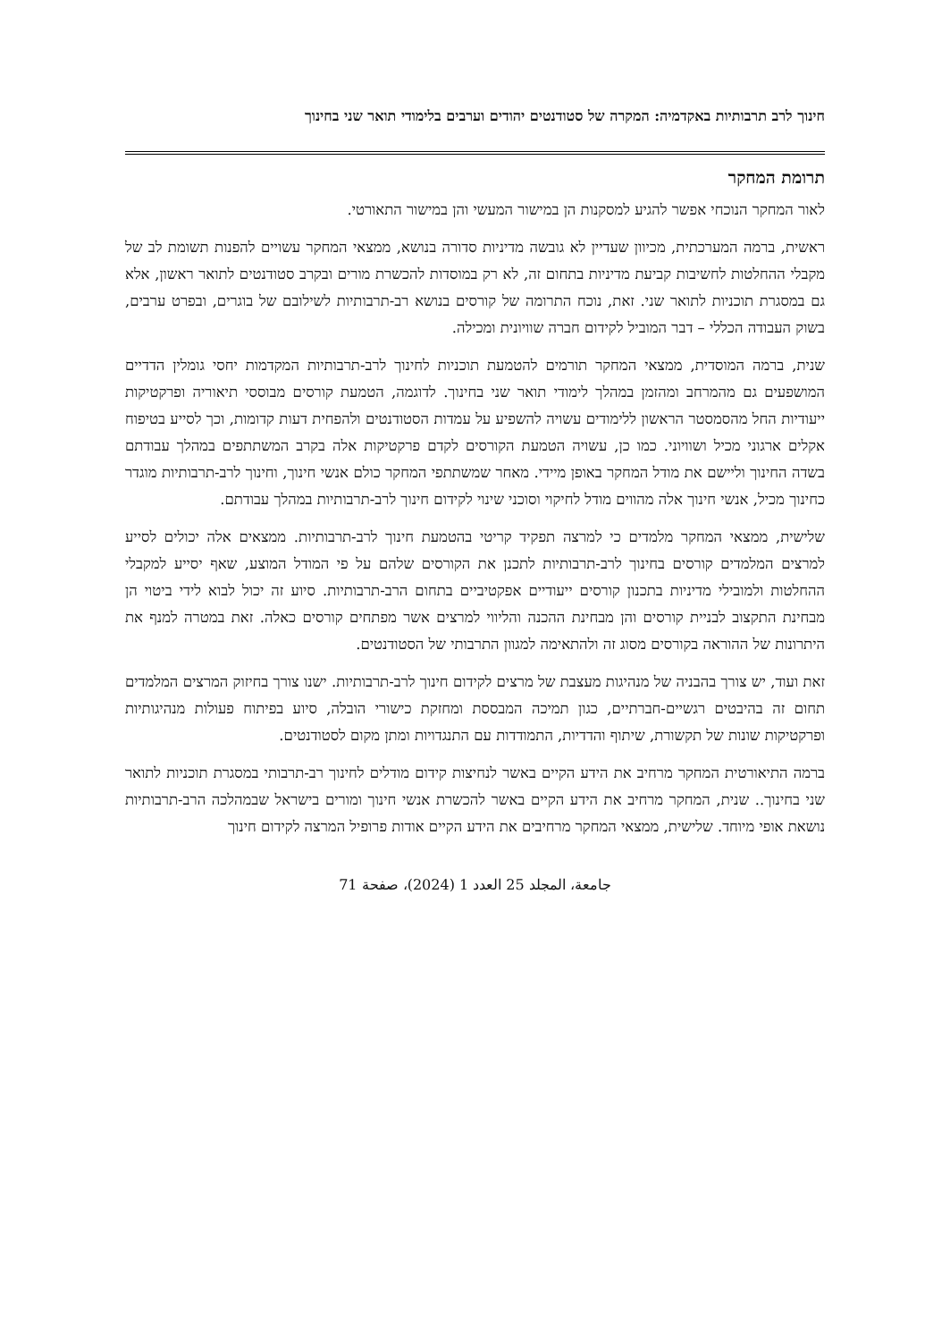חינוך לרב תרבותיות באקדמיה: המקרה של סטודנטים יהודים וערבים בלימודי תואר שני בחינוך
תרומת המחקר
לאור המחקר הנוכחי אפשר להגיע למסקנות הן במישור המעשי והן במישור התאורטי.
ראשית, ברמה המערכתית, מכיוון שעדיין לא גובשה מדיניות סדורה בנושא, ממצאי המחקר עשויים להפנות תשומת לב של מקבלי ההחלטות לחשיבות קביעת מדיניות בתחום זה, לא רק במוסדות להכשרת מורים ובקרב סטודנטים לתואר ראשון, אלא גם במסגרת תוכניות לתואר שני. זאת, נוכח התרומה של קורסים בנושא רב-תרבותיות לשילובם של בוגרים, ובפרט ערבים, בשוק העבודה הכללי – דבר המוביל לקידום חברה שוויונית ומכילה.
שנית, ברמה המוסדית, ממצאי המחקר תורמים להטמעת תוכניות לחינוך לרב-תרבותיות המקדמות יחסי גומלין הדדיים המושפעים גם מהמרחב ומהזמן במהלך לימודי תואר שני בחינוך. לדוגמה, הטמעת קורסים מבוססי תיאוריה ופרקטיקות ייעודיות החל מהסמסטר הראשון ללימודים עשויה להשפיע על עמדות הסטודנטים ולהפחית דעות קדומות, וכך לסייע בטיפוח אקלים ארגוני מכיל ושוויוני. כמו כן, עשויה הטמעת הקורסים לקדם פרקטיקות אלה בקרב המשתתפים במהלך עבודתם בשדה החינוך וליישם את מודל המחקר באופן מיידי. מאחר שמשתתפי המחקר כולם אנשי חינוך, וחינוך לרב-תרבותיות מוגדר כחינוך מכיל, אנשי חינוך אלה מהווים מודל לחיקוי וסוכני שינוי לקידום חינוך לרב-תרבותיות במהלך עבודתם.
שלישית, ממצאי המחקר מלמדים כי למרצה תפקיד קריטי בהטמעת חינוך לרב-תרבותיות. ממצאים אלה יכולים לסייע למרצים המלמדים קורסים בחינוך לרב-תרבותיות לתכנן את הקורסים שלהם על פי המודל המוצע, שאף יסייע למקבלי ההחלטות ולמובילי מדיניות בתכנון קורסים ייעודיים אפקטיביים בתחום הרב-תרבותיות. סיוע זה יכול לבוא לידי ביטוי הן מבחינת התקצוב לבניית קורסים והן מבחינת ההכנה והליווי למרצים אשר מפתחים קורסים כאלה. זאת במטרה למנף את היתרונות של ההוראה בקורסים מסוג זה ולהתאימה למגוון התרבותי של הסטודנטים.
זאת ועוד, יש צורך בהבניה של מנהיגות מעצבת של מרצים לקידום חינוך לרב-תרבותיות. ישנו צורך בחיזוק המרצים המלמדים תחום זה בהיבטים רגשיים-חברתיים, כגון תמיכה המבססת ומחזקת כישורי הובלה, סיוע בפיתוח פעולות מנהיגותיות ופרקטיקות שונות של תקשורת, שיתוף והדדיות, התמודדות עם התנגדויות ומתן מקום לסטודנטים.
ברמה התיאורטית המחקר מרחיב את הידע הקיים באשר לנחיצות קידום מודלים לחינוך רב-תרבותי במסגרת תוכניות לתואר שני בחינוך.. שנית, המחקר מרחיב את הידע הקיים באשר להכשרת אנשי חינוך ומורים בישראל שבמהלכה הרב-תרבותיות נושאת אופי מיוחד. שלישית, ממצאי המחקר מרחיבים את הידע הקיים אודות פרופיל המרצה לקידום חינוך
جامعة، المجلد 25 العدد 1 (2024)، صفحة 71